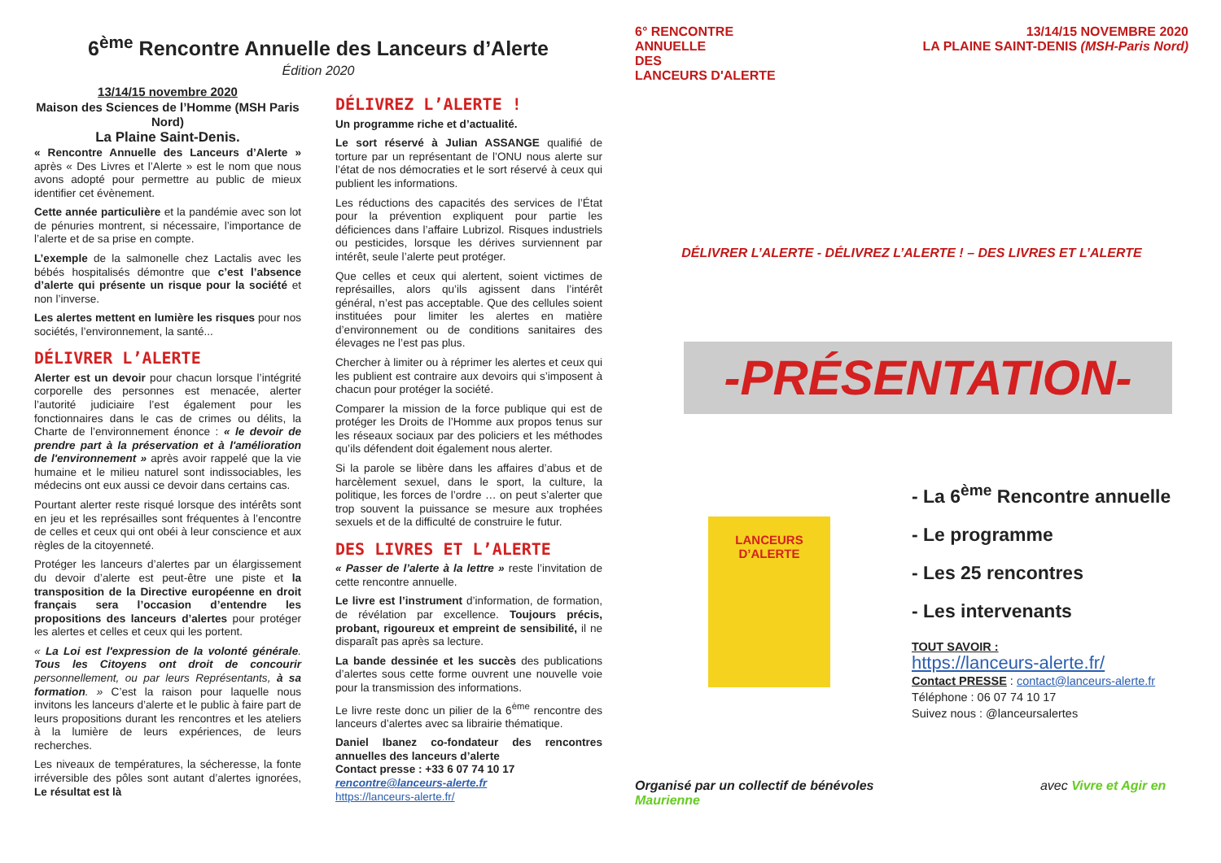6<sup>ème</sup> Rencontre Annuelle des Lanceurs d’Alerte
Édition 2020
13/14/15 novembre 2020
Maison des Sciences de l’Homme (MSH Paris Nord)
La Plaine Saint-Denis.
« Rencontre Annuelle des Lanceurs d’Alerte » après « Des Livres et l’Alerte » est le nom que nous avons adopté pour permettre au public de mieux identifier cet évènement.
Cette année particulière et la pandémie avec son lot de pénuries montrent, si nécessaire, l’importance de l’alerte et de sa prise en compte.
L’exemple de la salmonelle chez Lactalis avec les bébés hospitalisés démontre que c’est l’absence d’alerte qui présente un risque pour la société et non l’inverse.
Les alertes mettent en lumière les risques pour nos sociétés, l’environnement, la santé...
DÉLIVRER L’ALERTE
Alerter est un devoir pour chacun lorsque l’intégrité corporelle des personnes est menacée, alerter l’autorité judiciaire l’est également pour les fonctionnaires dans le cas de crimes ou délits, la Charte de l’environnement énonce : « le devoir de prendre part à la préservation et à l'amélioration de l'environnement » après avoir rappelé que la vie humaine et le milieu naturel sont indissociables, les médecins ont eux aussi ce devoir dans certains cas.
Pourtant alerter reste risqué lorsque des intérêts sont en jeu et les représailles sont fréquentes à l’encontre de celles et ceux qui ont obéi à leur conscience et aux règles de la citoyenneté.
Protéger les lanceurs d’alertes par un élargissement du devoir d’alerte est peut-être une piste et la transposition de la Directive européenne en droit français sera l’occasion d’entendre les propositions des lanceurs d’alertes pour protéger les alertes et celles et ceux qui les portent.
« La Loi est l'expression de la volonté générale. Tous les Citoyens ont droit de concourir personnellement, ou par leurs Représentants, à sa formation. » C’est la raison pour laquelle nous invitons les lanceurs d’alerte et le public à faire part de leurs propositions durant les rencontres et les ateliers à la lumière de leurs expériences, de leurs recherches.
Les niveaux de températures, la sécheresse, la fonte irréversible des pôles sont autant d’alertes ignorées, Le résultat est là
DÉLIVREZ L’ALERTE !
Un programme riche et d’actualité.
Le sort réservé à Julian ASSANGE qualifié de torture par un représentant de l’ONU nous alerte sur l’état de nos démocraties et le sort réservé à ceux qui publient les informations.
Les réductions des capacités des services de l’État pour la prévention expliquent pour partie les déficiences dans l’affaire Lubrizol. Risques industriels ou pesticides, lorsque les dérives surviennent par intérêt, seule l’alerte peut protéger.
Que celles et ceux qui alertent, soient victimes de représailles, alors qu’ils agissent dans l’intérêt général, n’est pas acceptable. Que des cellules soient instituées pour limiter les alertes en matière d’environnement ou de conditions sanitaires des élevages ne l’est pas plus.
Chercher à limiter ou à réprimer les alertes et ceux qui les publient est contraire aux devoirs qui s’imposent à chacun pour protéger la société.
Comparer la mission de la force publique qui est de protéger les Droits de l’Homme aux propos tenus sur les réseaux sociaux par des policiers et les méthodes qu’ils défendent doit également nous alerter.
Si la parole se libère dans les affaires d’abus et de harcèlement sexuel, dans le sport, la culture, la politique, les forces de l’ordre … on peut s’alerter que trop souvent la puissance se mesure aux trophées sexuels et de la difficulté de construire le futur.
DES LIVRES ET L’ALERTE
« Passer de l’alerte à la lettre » reste l’invitation de cette rencontre annuelle.
Le livre est l’instrument d’information, de formation, de révélation par excellence. Toujours précis, probant, rigoureux et empreint de sensibilité, il ne disparaît pas après sa lecture.
La bande dessinée et les succès des publications d’alertes sous cette forme ouvrent une nouvelle voie pour la transmission des informations.
Le livre reste donc un pilier de la 6<sup>ème</sup> rencontre des lanceurs d’alertes avec sa librairie thématique.
Daniel Ibanez co-fondateur des rencontres annuelles des lanceurs d’alerte
Contact presse : +33 6 07 74 10 17
rencontre@lanceurs-alerte.fr
https://lanceurs-alerte.fr/
6° RENCONTRE
ANNUELLE
DES
LANCEURS D'ALERTE
13/14/15 NOVEMBRE 2020
LA PLAINE SAINT-DENIS (MSH-Paris Nord)
DÉLIVRER L’ALERTE - DÉLIVREZ L’ALERTE ! – DES LIVRES ET L’ALERTE
-PRÉSENTATION-
- La 6<sup>ème</sup> Rencontre annuelle
- Le programme
- Les 25 rencontres
- Les intervenants
LANCEURS
D’ALERTE
TOUT SAVOIR :
https://lanceurs-alerte.fr/
Contact PRESSE : contact@lanceurs-alerte.fr
Téléphone : 06 07 74 10 17
Suivez nous : @lanceursalertes
Organisé par un collectif de bénévoles avec Vivre et Agir en Maurienne